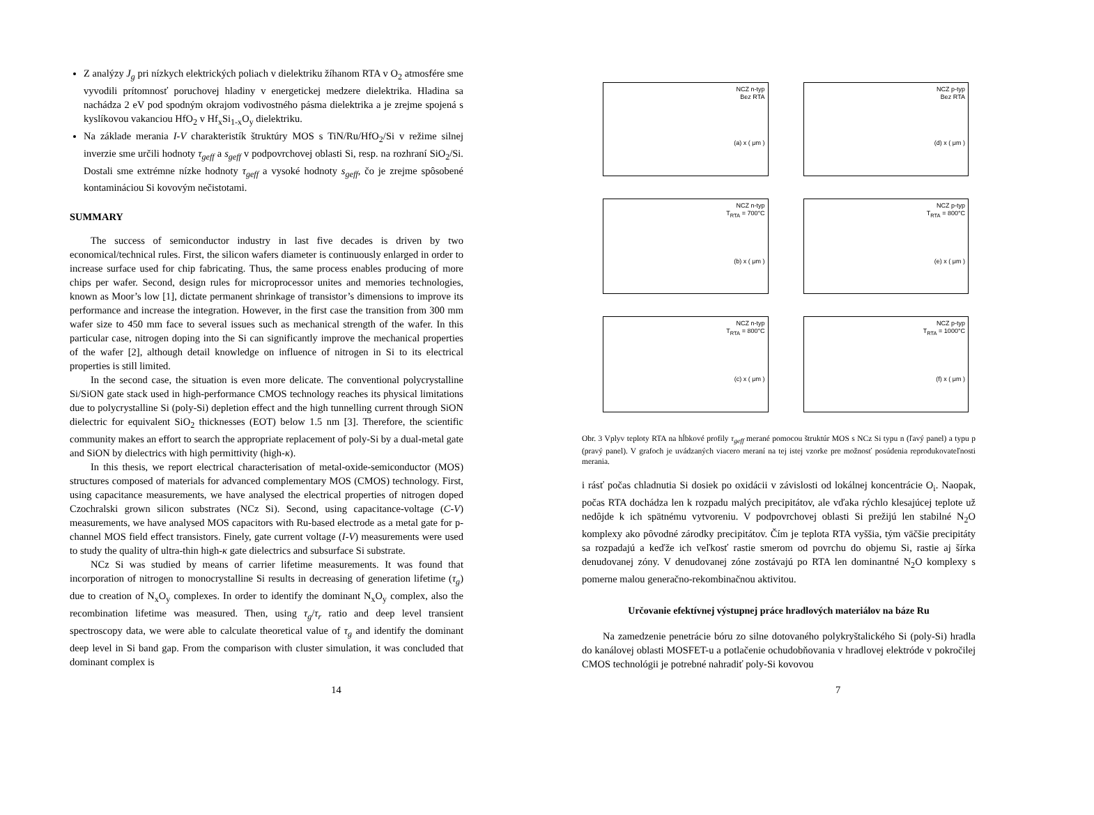Z analýzy J<sub>g</sub> pri nízkych elektrických poliach v dielektriku žíhanom RTA v O<sub>2</sub> atmosfére sme vyvodili prítomnosť poruchovej hladiny v energetickej medzere dielektrika. Hladina sa nachádza 2 eV pod spodným okrajom vodivostného pásma dielektrika a je zrejme spojená s kyslíkovou vakanciou HfO<sub>2</sub> v Hf<sub>x</sub>Si<sub>1-x</sub>O<sub>y</sub> dielektriku.
Na základe merania I-V charakteristík štruktúry MOS s TiN/Ru/HfO<sub>2</sub>/Si v režime silnej inverzie sme určili hodnoty τ<sub>geff</sub> a s<sub>geff</sub> v podpovrchovej oblasti Si, resp. na rozhraní SiO<sub>2</sub>/Si. Dostali sme extrémne nízke hodnoty τ<sub>geff</sub> a vysoké hodnoty s<sub>geff</sub>, čo je zrejme spôsobené kontamináciou Si kovovým nečistotami.
SUMMARY
The success of semiconductor industry in last five decades is driven by two economical/technical rules. First, the silicon wafers diameter is continuously enlarged in order to increase surface used for chip fabricating. Thus, the same process enables producing of more chips per wafer. Second, design rules for microprocessor unites and memories technologies, known as Moor’s low [1], dictate permanent shrinkage of transistor’s dimensions to improve its performance and increase the integration. However, in the first case the transition from 300 mm wafer size to 450 mm face to several issues such as mechanical strength of the wafer. In this particular case, nitrogen doping into the Si can significantly improve the mechanical properties of the wafer [2], although detail knowledge on influence of nitrogen in Si to its electrical properties is still limited.
In the second case, the situation is even more delicate. The conventional polycrystalline Si/SiON gate stack used in high-performance CMOS technology reaches its physical limitations due to polycrystalline Si (poly-Si) depletion effect and the high tunnelling current through SiON dielectric for equivalent SiO<sub>2</sub> thicknesses (EOT) below 1.5 nm [3]. Therefore, the scientific community makes an effort to search the appropriate replacement of poly-Si by a dual-metal gate and SiON by dielectrics with high permittivity (high-κ).
In this thesis, we report electrical characterisation of metal-oxide-semiconductor (MOS) structures composed of materials for advanced complementary MOS (CMOS) technology. First, using capacitance measurements, we have analysed the electrical properties of nitrogen doped Czochralski grown silicon substrates (NCz Si). Second, using capacitance-voltage (C-V) measurements, we have analysed MOS capacitors with Ru-based electrode as a metal gate for p-channel MOS field effect transistors. Finely, gate current voltage (I-V) measurements were used to study the quality of ultra-thin high-κ gate dielectrics and subsurface Si substrate.
NCz Si was studied by means of carrier lifetime measurements. It was found that incorporation of nitrogen to monocrystalline Si results in decreasing of generation lifetime (τ<sub>g</sub>) due to creation of N<sub>x</sub>O<sub>y</sub> complexes. In order to identify the dominant N<sub>x</sub>O<sub>y</sub> complex, also the recombination lifetime was measured. Then, using τ<sub>g</sub>/τ<sub>r</sub> ratio and deep level transient spectroscopy data, we were able to calculate theoretical value of τ<sub>g</sub> and identify the dominant deep level in Si band gap. From the comparison with cluster simulation, it was concluded that dominant complex is
14
NCZ n-typ
Bez RTA
(a) x ( μm )
NCZ p-typ
Bez RTA
(d) x ( μm )
NCZ n-typ
T<sub>RTA</sub> = 700°C
(b) x ( μm )
NCZ p-typ
T<sub>RTA</sub> = 800°C
(e) x ( μm )
NCZ n-typ
T<sub>RTA</sub> = 800°C
(c) x ( μm )
NCZ p-typ
T<sub>RTA</sub> = 1000°C
(f) x ( μm )
Obr. 3 Vplyv teploty RTA na hĺbkové profily τ<sub>geff</sub> merané pomocou štruktúr MOS s NCz Si typu n (ľavý panel) a typu p (pravý panel). V grafoch je uvádzaných viacero meraní na tej istej vzorke pre možnosť posúdenia reprodukovateľnosti merania.
i rásť počas chladnutia Si dosiek po oxidácii v závislosti od lokálnej koncentrácie O<sub>i</sub>. Naopak, počas RTA dochádza len k rozpadu malých precipitátov, ale vďaka rýchlo klesajúcej teplote už nedôjde k ich spätnému vytvoreniu. V podpovrchovej oblasti Si prežijú len stabilné N<sub>2</sub>O komplexy ako pôvodné zárodky precipitátov. Čím je teplota RTA vyššia, tým väčšie precipitáty sa rozpadajú a keďže ich veľkosť rastie smerom od povrchu do objemu Si, rastie aj šírka denudovanej zóny. V denudovanej zóne zostávajú po RTA len dominantné N<sub>2</sub>O komplexy s pomerne malou generačno-rekombinačnou aktivitou.
Určovanie efektívnej výstupnej práce hradlových materiálov na báze Ru
Na zamedzenie penetrácie bóru zo silne dotovaného polykryštalického Si (poly-Si) hradla do kanálovej oblasti MOSFET-u a potlačenie ochudobňovania v hradlovej elektróde v pokročilej CMOS technológii je potrebné nahradiť poly-Si kovovou
7